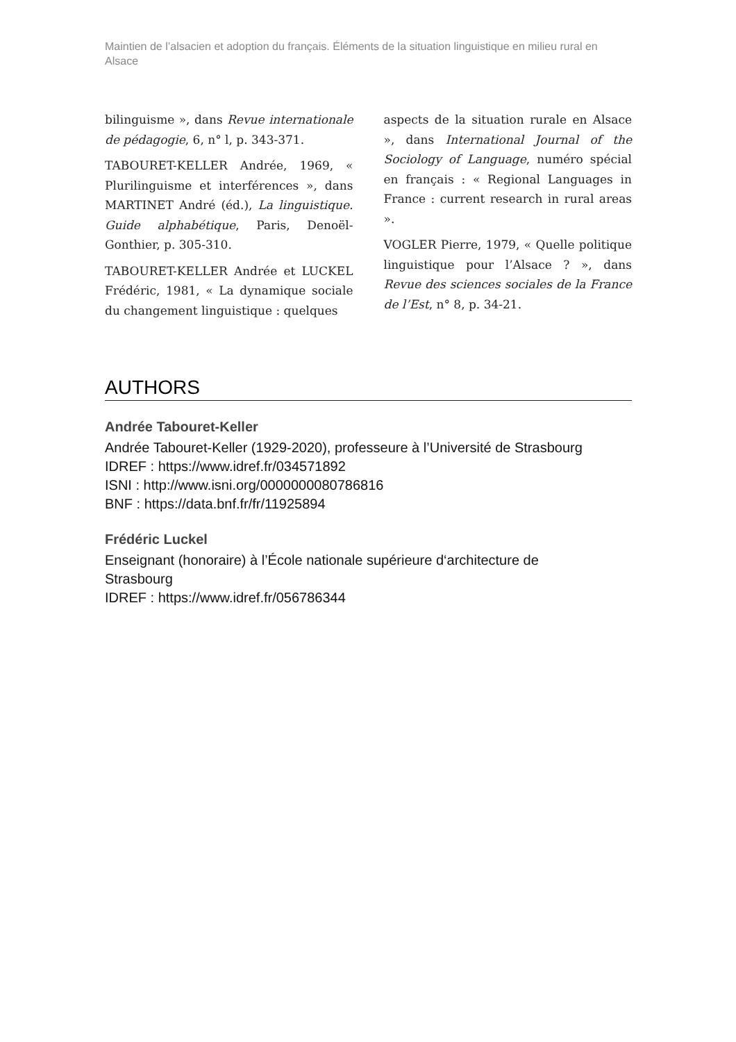Maintien de l’alsacien et adoption du français. Éléments de la situation linguistique en milieu rural en Alsace
bilinguisme », dans Revue internationale de pédagogie, 6, n° l, p. 343-371.
TABOURET-KELLER Andrée, 1969, « Plurilinguisme et interférences », dans MARTINET André (éd.), La linguistique. Guide alphabétique, Paris, Denoël-Gonthier, p. 305-310.
TABOURET-KELLER Andrée et LUCKEL Frédéric, 1981, « La dynamique sociale du changement linguistique : quelques
aspects de la situation rurale en Alsace », dans International Journal of the Sociology of Language, numéro spécial en français : « Regional Languages in France : current research in rural areas ».
VOGLER Pierre, 1979, « Quelle politique linguistique pour l’Alsace ? », dans Revue des sciences sociales de la France de l’Est, n° 8, p. 34-21.
AUTHORS
Andrée Tabouret-Keller
Andrée Tabouret-Keller (1929-2020), professeure à l’Université de Strasbourg
IDREF : https://www.idref.fr/034571892
ISNI : http://www.isni.org/0000000080786816
BNF : https://data.bnf.fr/fr/11925894
Frédéric Luckel
Enseignant (honoraire) à l’École nationale supérieure d‘architecture de
Strasbourg
IDREF : https://www.idref.fr/056786344